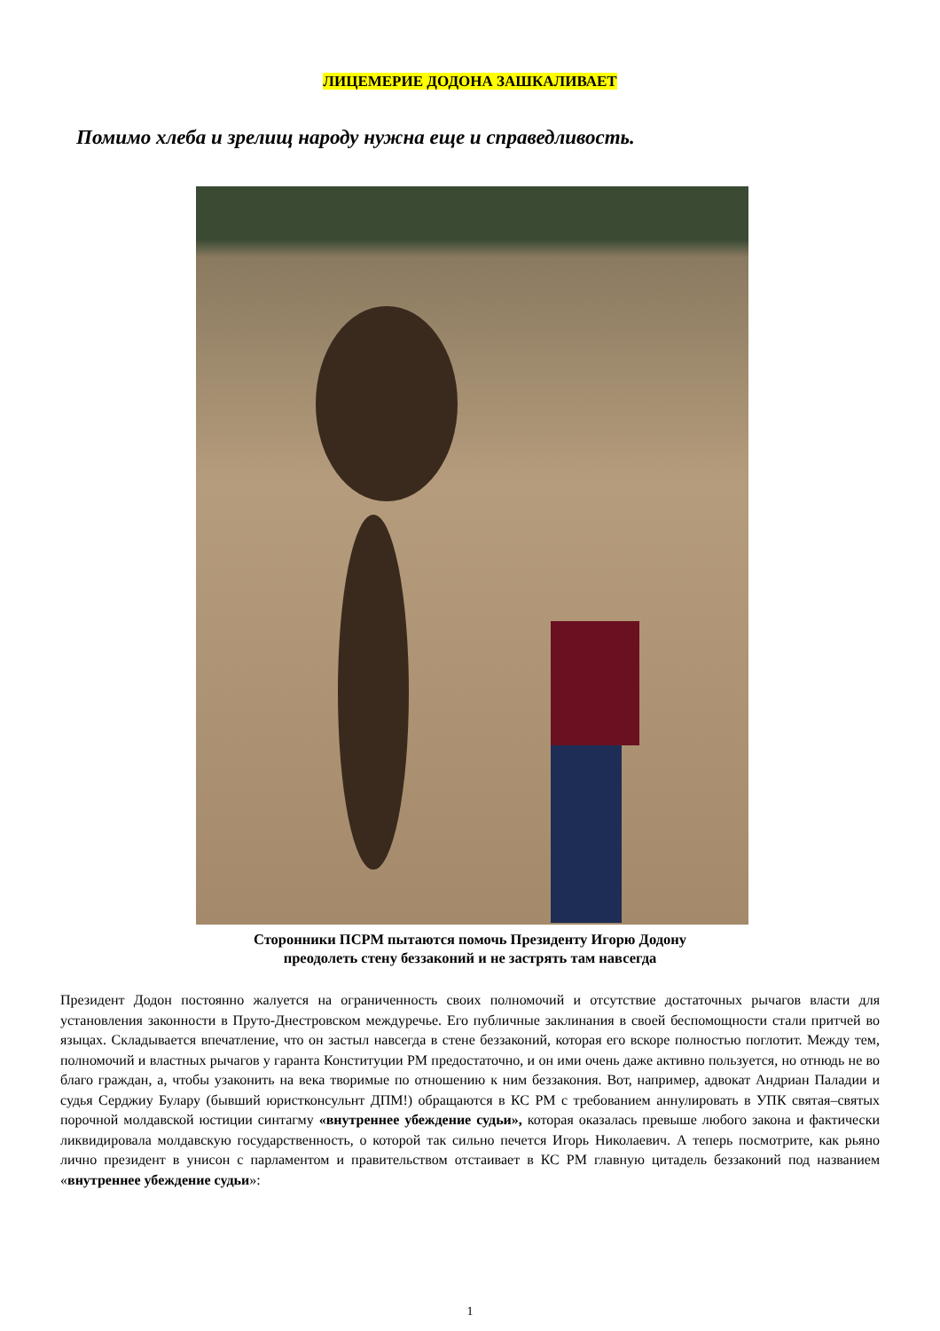ЛИЦЕМЕРИЕ ДОДОНА ЗАШКАЛИВАЕТ
Помимо хлеба и зрелищ народу нужна еще и справедливость.
Сторонники ПСРМ пытаются помочь Президенту Игорю Додону
преодолеть стену беззаконий и не застрять там навсегда
Президент Додон постоянно жалуется на ограниченность своих полномочий и отсутствие достаточных рычагов власти для установления законности в Пруто-Днестровском междуречье. Его публичные заклинания в своей беспомощности стали притчей во языцах. Складывается впечатление, что он застыл навсегда в стене беззаконий, которая его вскоре полностью поглотит. Между тем, полномочий и властных рычагов у гаранта Конституции РМ предостаточно, и он ими очень даже активно пользуется, но отнюдь не во благо граждан, а, чтобы узаконить на века творимые по отношению к ним беззакония. Вот, например, адвокат Андриан Паладии и судья Серджиу Булару (бывший юристконсульнт ДПМ!) обращаются в КС РМ с требованием аннулировать в УПК святая–святых порочной молдавской юстиции синтагму «внутреннее убеждение судьи», которая оказалась превыше любого закона и фактически ликвидировала молдавскую государственность, о которой так сильно печется Игорь Николаевич. А теперь посмотрите, как рьяно лично президент в унисон с парламентом и правительством отстаивает в КС РМ главную цитадель беззаконий под названием «внутреннее убеждение судьи»:
1